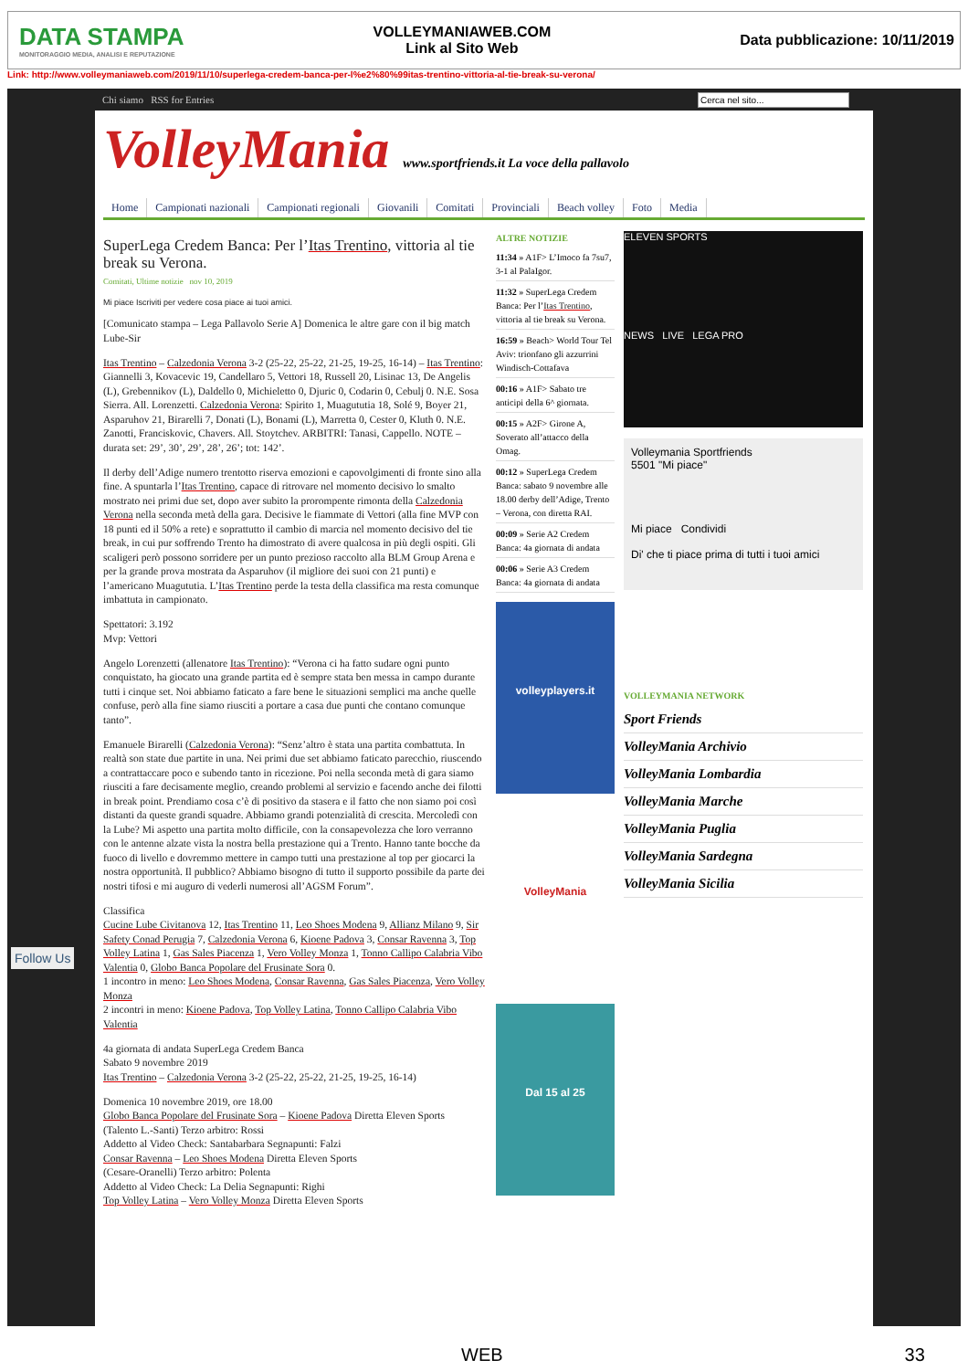DATA STAMPA
MONITORAGGIO MEDIA, ANALISI E REPUTAZIONE
VOLLEYMANIAWEB.COM
Link al Sito Web
Data pubblicazione: 10/11/2019
Link: http://www.volleymaniaweb.com/2019/11/10/superlega-credem-banca-per-l%e2%80%99itas-trentino-vittoria-al-tie-break-su-verona/
Chi siamo RSS for Entries
Cerca nel sito...
VolleyMania www.sportfriends.it La voce della pallavolo
Home Campionati nazionali Campionati regionali Giovanili Comitati Provinciali Beach volley Foto Media
SuperLega Credem Banca: Per l’Itas Trentino, vittoria al tie break su Verona.
Comitati, Ultime notizie nov 10, 2019
Mi piace Iscriviti per vedere cosa piace ai tuoi amici.
[Comunicato stampa – Lega Pallavolo Serie A] Domenica le altre gare con il big match Lube-Sir
Itas Trentino – Calzedonia Verona 3-2 (25-22, 25-22, 21-25, 19-25, 16-14) – Itas Trentino: Giannelli 3, Kovacevic 19, Candellaro 5, Vettori 18, Russell 20, Lisinac 13, De Angelis (L), Grebennikov (L), Daldello 0, Michieletto 0, Djuric 0, Codarin 0, Cebulj 0. N.E. Sosa Sierra. All. Lorenzetti. Calzedonia Verona: Spirito 1, Muagututia 18, Solé 9, Boyer 21, Asparuhov 21, Birarelli 7, Donati (L), Bonami (L), Marretta 0, Cester 0, Kluth 0. N.E. Zanotti, Franciskovic, Chavers. All. Stoytchev. ARBITRI: Tanasi, Cappello. NOTE – durata set: 29’, 30’, 29’, 28’, 26’; tot: 142’.
Il derby dell’Adige numero trentotto riserva emozioni e capovolgimenti di fronte sino alla fine. A spuntarla l’Itas Trentino, capace di ritrovare nel momento decisivo lo smalto mostrato nei primi due set, dopo aver subito la prorompente rimonta della Calzedonia Verona nella seconda metà della gara. Decisive le fiammate di Vettori (alla fine MVP con 18 punti ed il 50% a rete) e soprattutto il cambio di marcia nel momento decisivo del tie break, in cui pur soffrendo Trento ha dimostrato di avere qualcosa in più degli ospiti. Gli scaligeri però possono sorridere per un punto prezioso raccolto alla BLM Group Arena e per la grande prova mostrata da Asparuhov (il migliore dei suoi con 21 punti) e l’americano Muagututia. L’Itas Trentino perde la testa della classifica ma resta comunque imbattuta in campionato.
Spettatori: 3.192
Mvp: Vettori
Angelo Lorenzetti (allenatore Itas Trentino): “Verona ci ha fatto sudare ogni punto conquistato, ha giocato una grande partita ed è sempre stata ben messa in campo durante tutti i cinque set. Noi abbiamo faticato a fare bene le situazioni semplici ma anche quelle confuse, però alla fine siamo riusciti a portare a casa due punti che contano comunque tanto”.
Emanuele Birarelli (Calzedonia Verona): “Senz’altro è stata una partita combattuta. In realtà son state due partite in una. Nei primi due set abbiamo faticato parecchio, riuscendo a contrattaccare poco e subendo tanto in ricezione. Poi nella seconda metà di gara siamo riusciti a fare decisamente meglio, creando problemi al servizio e facendo anche dei filotti in break point. Prendiamo cosa c’è di positivo da stasera e il fatto che non siamo poi così distanti da queste grandi squadre. Abbiamo grandi potenzialità di crescita. Mercoledì con la Lube? Mi aspetto una partita molto difficile, con la consapevolezza che loro verranno con le antenne alzate vista la nostra bella prestazione qui a Trento. Hanno tante bocche da fuoco di livello e dovremmo mettere in campo tutti una prestazione al top per giocarci la nostra opportunità. Il pubblico? Abbiamo bisogno di tutto il supporto possibile da parte dei nostri tifosi e mi auguro di vederli numerosi all’AGSM Forum”.
Classifica
Cucine Lube Civitanova 12, Itas Trentino 11, Leo Shoes Modena 9, Allianz Milano 9, Sir Safety Conad Perugia 7, Calzedonia Verona 6, Kioene Padova 3, Consar Ravenna 3, Top Volley Latina 1, Gas Sales Piacenza 1, Vero Volley Monza 1, Tonno Callipo Calabria Vibo Valentia 0, Globo Banca Popolare del Frusinate Sora 0.
1 incontro in meno: Leo Shoes Modena, Consar Ravenna, Gas Sales Piacenza, Vero Volley Monza
2 incontri in meno: Kioene Padova, Top Volley Latina, Tonno Callipo Calabria Vibo Valentia
4a giornata di andata SuperLega Credem Banca
Sabato 9 novembre 2019
Itas Trentino – Calzedonia Verona 3-2 (25-22, 25-22, 21-25, 19-25, 16-14)
Domenica 10 novembre 2019, ore 18.00
Globo Banca Popolare del Frusinate Sora – Kioene Padova Diretta Eleven Sports
(Talento L.-Santi) Terzo arbitro: Rossi
Addetto al Video Check: Santabarbara Segnapunti: Falzi
Consar Ravenna – Leo Shoes Modena Diretta Eleven Sports
(Cesare-Oranelli) Terzo arbitro: Polenta
Addetto al Video Check: La Delia Segnapunti: Righi
Top Volley Latina – Vero Volley Monza Diretta Eleven Sports
ALTRE NOTIZIE
11:34 » A1F> L’Imoco fa 7su7, 3-1 al PalaIgor.
11:32 » SuperLega Credem Banca: Per l’Itas Trentino, vittoria al tie break su Verona.
16:59 » Beach> World Tour Tel Aviv: trionfano gli azzurrini Windisch-Cottafava
00:16 » A1F> Sabato tre anticipi della 6^ giornata.
00:15 » A2F> Girone A, Soverato all’attacco della Omag.
00:12 » SuperLega Credem Banca: sabato 9 novembre alle 18.00 derby dell’Adige, Trento – Verona, con diretta RAI.
00:09 » Serie A2 Credem Banca: 4a giornata di andata
00:06 » Serie A3 Credem Banca: 4a giornata di andata
volleyplayers.it
VolleyMania
Dal 15 al 25
ELEVEN SPORTS
NEWS LIVE LEGA PRO
Volleymania Sportfriends
5501 "Mi piace"
Mi piace Condividi
Di' che ti piace prima di tutti i tuoi amici
VOLLEYMANIA NETWORK
Sport Friends
VolleyMania Archivio
VolleyMania Lombardia
VolleyMania Marche
VolleyMania Puglia
VolleyMania Sardegna
VolleyMania Sicilia
Follow Us
WEB 33